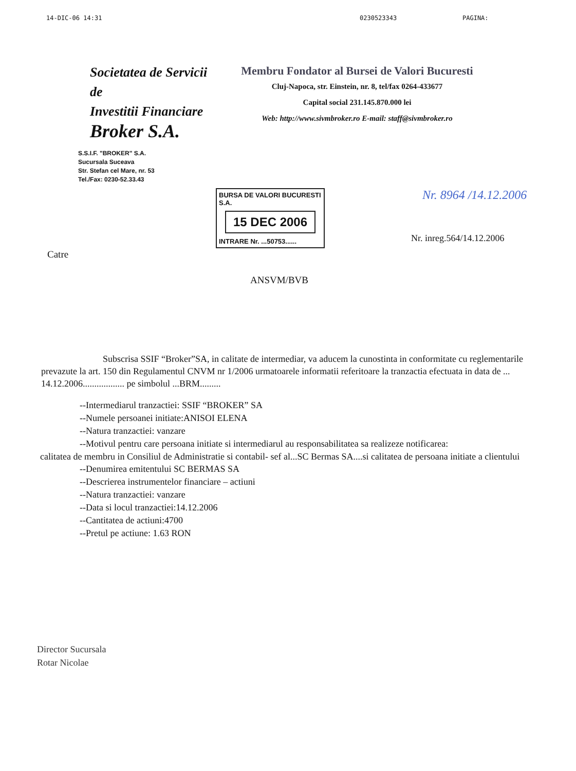14-DIC-06 14:31 0230523343 PAGINA:
Societatea de Servicii de
Investitii Financiare
Broker S.A.
S.S.I.F. "BROKER" S.A.
Sucursala Suceava
Str. Stefan cel Mare, nr. 53
Tel./Fax: 0230-52.33.43
Membru Fondator al Bursei de Valori Bucuresti
Cluj-Napoca, str. Einstein, nr. 8, tel/fax 0264-433677
Capital social 231.145.870.000 lei
Web: http://www.sivmbroker.ro E-mail: staff@sivmbroker.ro
BURSA DE VALORI BUCURESTI S.A.
15 DEC 2006
INTRARE Nr. ...50753......
Nr. 8964 /14.12.2006
Nr. inreg.564/14.12.2006
Catre
ANSVM/BVB
Subscrisa SSIF “Broker”SA, in calitate de intermediar, va aducem la cunostinta in conformitate cu reglementarile prevazute la art. 150 din Regulamentul CNVM nr 1/2006 urmatoarele informatii referitoare la tranzactia efectuata in data de ... 14.12.2006.................. pe simbolul ...BRM.........
--Intermediarul tranzactiei: SSIF “BROKER” SA
--Numele persoanei initiate:ANISOI ELENA
--Natura tranzactiei: vanzare
--Motivul pentru care persoana initiate si intermediarul au responsabilitatea sa realizeze notificarea:
calitatea de membru in Consiliul de Administratie si contabil- sef al...SC Bermas SA....si calitatea de persoana initiate a clientului
--Denumirea emitentului SC BERMAS SA
--Descrierea instrumentelor financiare – actiuni
--Natura tranzactiei: vanzare
--Data si locul tranzactiei:14.12.2006
--Cantitatea de actiuni:4700
--Pretul pe actiune: 1.63 RON
Director Sucursala
Rotar Nicolae